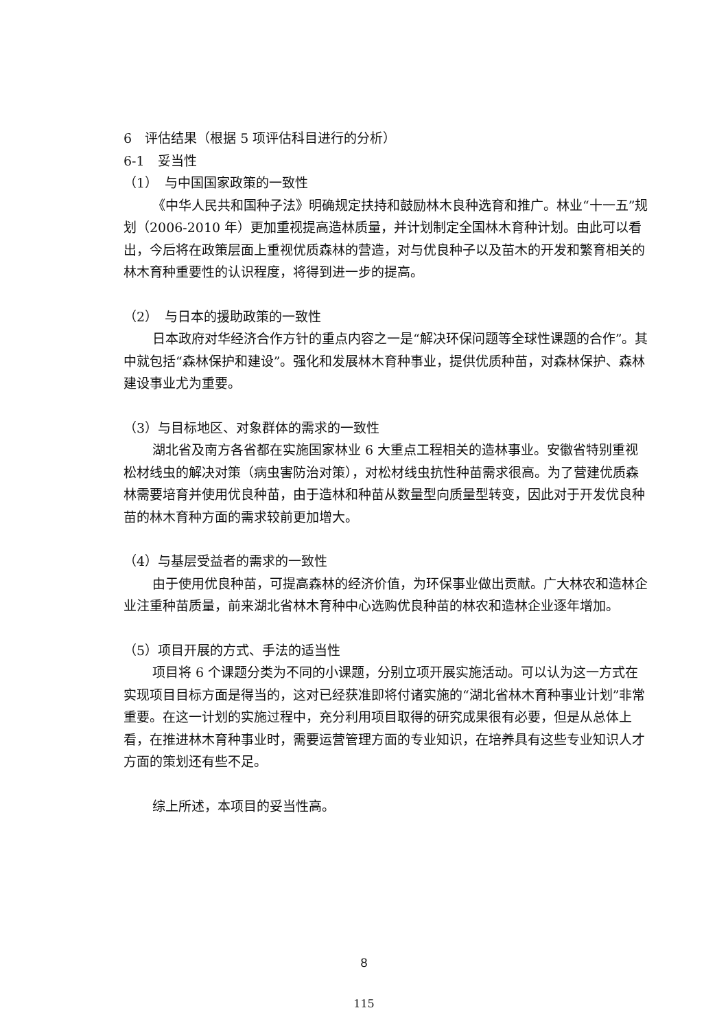6　评估结果（根据 5 项评估科目进行的分析）
6-1　妥当性
（1）　与中国国家政策的一致性
《中华人民共和国种子法》明确规定扶持和鼓励林木良种选育和推广。林业“十一五”规划（2006-2010 年）更加重视提高造林质量，并计划制定全国林木育种计划。由此可以看出，今后将在政策层面上重视优质森林的营造，对与优良种子以及苗木的开发和繁育相关的林木育种重要性的认识程度，将得到进一步的提高。
（2）　与日本的援助政策的一致性
日本政府对华经济合作方针的重点内容之一是“解决环保问题等全球性课题的合作”。其中就包括“森林保护和建设”。强化和发展林木育种事业，提供优质种苗，对森林保护、森林建设事业尤为重要。
（3）与目标地区、对象群体的需求的一致性
湖北省及南方各省都在实施国家林业 6 大重点工程相关的造林事业。安徽省特别重视松材线虫的解决对策（病虫害防治对策），对松材线虫抗性种苗需求很高。为了营建优质森林需要培育并使用优良种苗，由于造林和种苗从数量型向质量型转变，因此对于开发优良种苗的林木育种方面的需求较前更加增大。
（4）与基层受益者的需求的一致性
由于使用优良种苗，可提高森林的经济价值，为环保事业做出贡献。广大林农和造林企业注重种苗质量，前来湖北省林木育种中心选购优良种苗的林农和造林企业逐年增加。
（5）项目开展的方式、手法的适当性
项目将 6 个课题分类为不同的小课题，分别立项开展实施活动。可以认为这一方式在实现项目目标方面是得当的，这对已经获准即将付诸实施的“湖北省林木育种事业计划”非常重要。在这一计划的实施过程中，充分利用项目取得的研究成果很有必要，但是从总体上看，在推进林木育种事业时，需要运营管理方面的专业知识，在培养具有这些专业知识人才方面的策划还有些不足。
综上所述，本项目的妥当性高。
8
115